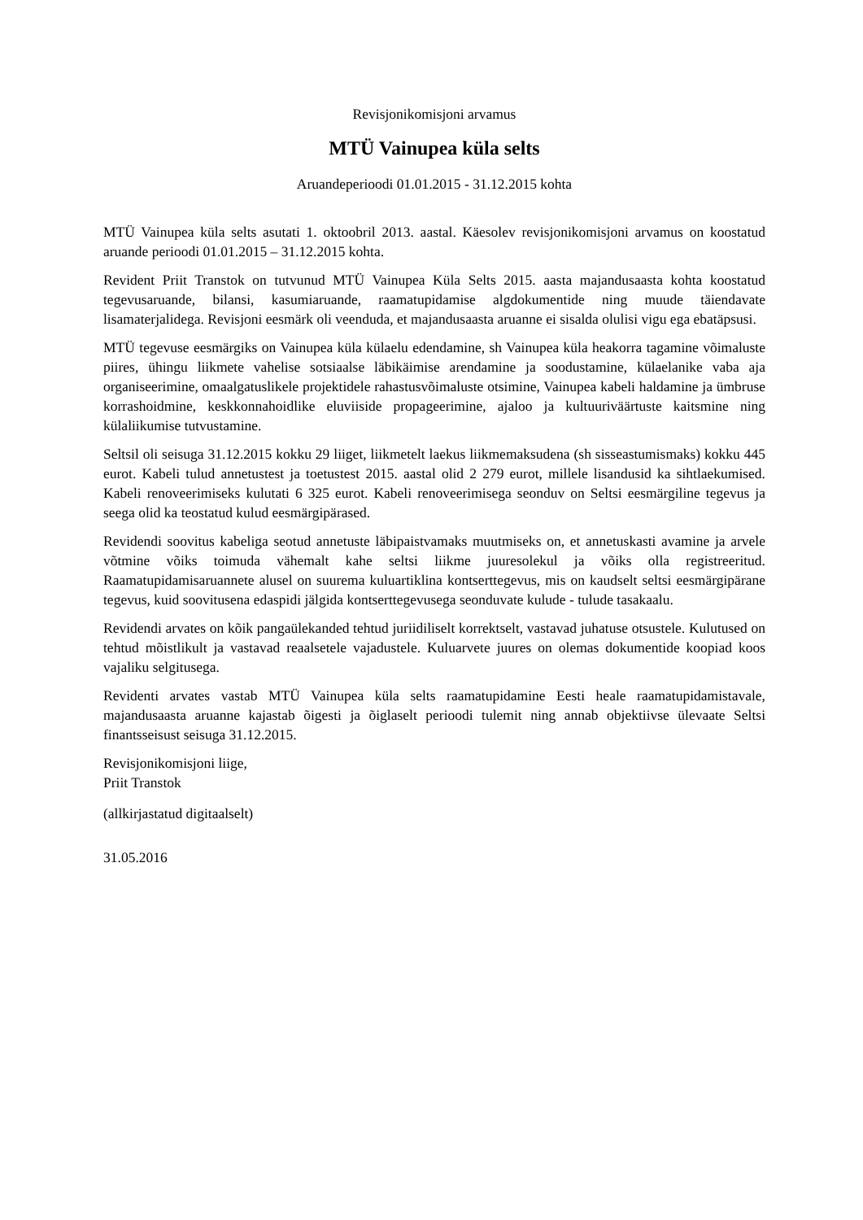Revisjonikomisjoni arvamus
MTÜ Vainupea küla selts
Aruandeperioodi 01.01.2015 - 31.12.2015 kohta
MTÜ Vainupea küla selts asutati 1. oktoobril 2013. aastal. Käesolev revisjonikomisjoni arvamus on koostatud aruande perioodi 01.01.2015 – 31.12.2015 kohta.
Revident Priit Transtok on tutvunud MTÜ Vainupea Küla Selts 2015. aasta majandusaasta kohta koostatud tegevusaruande, bilansi, kasumiaruande, raamatupidamise algdokumentide ning muude täiendavate lisamaterjalidega. Revisjoni eesmärk oli veenduda, et majandusaasta aruanne ei sisalda olulisi vigu ega ebatäpsusi.
MTÜ tegevuse eesmärgiks on Vainupea küla külaelu edendamine, sh Vainupea küla heakorra tagamine võimaluste piires, ühingu liikmete vahelise sotsiaalse läbikäimise arendamine ja soodustamine, külaelanike vaba aja organiseerimine, omaalgatuslikele projektidele rahastusvõimaluste otsimine, Vainupea kabeli haldamine ja ümbruse korrashoidmine, keskkonnahoidlike eluviiside propageerimine, ajaloo ja kultuuriväärtuste kaitsmine ning külaliikumise tutvustamine.
Seltsil oli seisuga 31.12.2015 kokku 29 liiget, liikmetelt laekus liikmemaksudena (sh sisseastumismaks) kokku 445 eurot. Kabeli tulud annetustest ja toetustest 2015. aastal olid 2 279 eurot, millele lisandusid ka sihtlaekumised. Kabeli renoveerimiseks kulutati 6 325 eurot. Kabeli renoveerimisega seonduv on Seltsi eesmärgiline tegevus ja seega olid ka teostatud kulud eesmärgipärased.
Revidendi soovitus kabeliga seotud annetuste läbipaistvamaks muutmiseks on, et annetuskasti avamine ja arvele võtmine võiks toimuda vähemalt kahe seltsi liikme juuresolekul ja võiks olla registreeritud. Raamatupidamisaruannete alusel on suurema kuluartiklina kontserttegevus, mis on kaudselt seltsi eesmärgipärane tegevus, kuid soovitusena edaspidi jälgida kontserttegevusega seonduvate kulude - tulude tasakaalu.
Revidendi arvates on kõik pangaülekanded tehtud juriidiliselt korrektselt, vastavad juhatuse otsustele. Kulutused on tehtud mõistlikult ja vastavad reaalsetele vajadustele. Kuluarvete juures on olemas dokumentide koopiad koos vajaliku selgitusega.
Revidenti arvates vastab MTÜ Vainupea küla selts raamatupidamine Eesti heale raamatupidamistavale, majandusaasta aruanne kajastab õigesti ja õiglaselt perioodi tulemit ning annab objektiivse ülevaate Seltsi finantsseisust seisuga 31.12.2015.
Revisjonikomisjoni liige,
Priit Transtok
(allkirjastatud digitaalselt)
31.05.2016